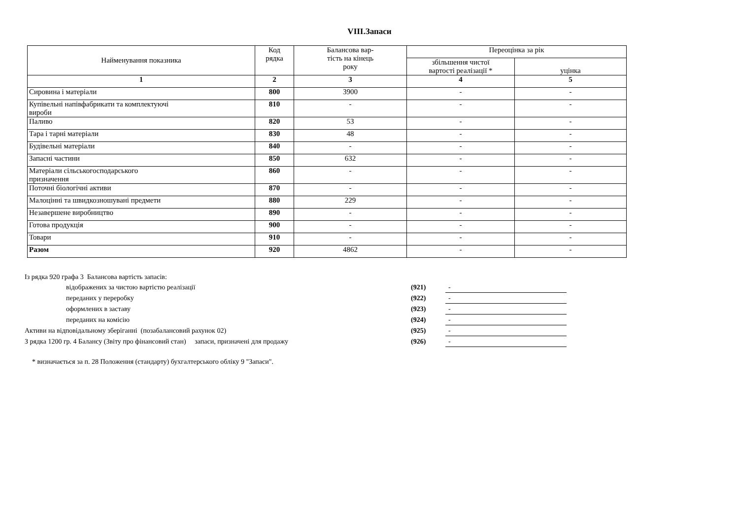VIII.Запаси
| Найменування показника | Код рядка | Балансова вар- тість на кінець року | Переоцінка за рік | |
| --- | --- | --- | --- | --- |
| | | | збільшення чистої вартості реалізації * | уцінка |
| 1 | 2 | 3 | 4 | 5 |
| Сировина і матеріали | 800 | 3900 | - | - |
| Купівельні напівфабрикати та комплектуючі вироби | 810 | - | - | - |
| Паливо | 820 | 53 | - | - |
| Тара і тарні матеріали | 830 | 48 | - | - |
| Будівельні матеріали | 840 | - | - | - |
| Запасні частини | 850 | 632 | - | - |
| Матеріали сільськогосподарського призначення | 860 | - | - | - |
| Поточні біологічні активи | 870 | - | - | - |
| Малоцінні та швидкозношувані предмети | 880 | 229 | - | - |
| Незавершене виробництво | 890 | - | - | - |
| Готова продукція | 900 | - | - | - |
| Товари | 910 | - | - | - |
| Разом | 920 | 4862 | - | - |
| Із рядка 920 графа 3 Балансова вартість запасів: | | |
| відображених за чистою вартістю реалізації | (921) | - |
| переданих у переробку | (922) | - |
| оформлених в заставу | (923) | - |
| переданих на комісію | (924) | - |
| Активи на відповідальному зберіганні (позабалансовий рахунок 02) | (925) | - |
| З рядка 1200 гр. 4 Балансу (Звіту про фінансовий стан) запаси, призначені для продажу | (926) | - |
* визначається за п. 28 Положення (стандарту) бухгалтерського обліку 9 "Запаси".